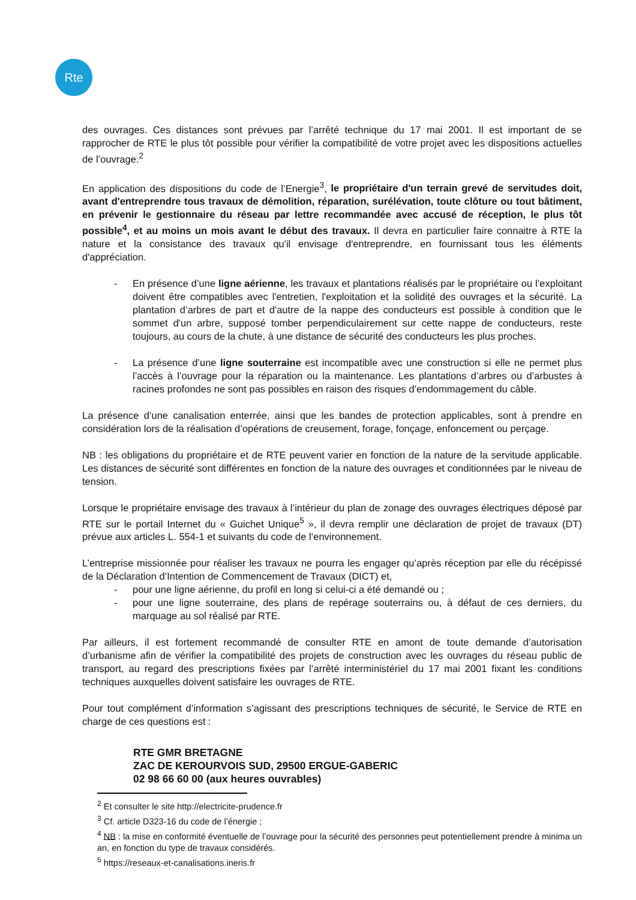Rte
des ouvrages. Ces distances sont prévues par l’arrêté technique du 17 mai 2001. Il est important de se rapprocher de RTE le plus tôt possible pour vérifier la compatibilité de votre projet avec les dispositions actuelles de l’ouvrage.<sup>2</sup>
En application des dispositions du code de l’Energie<sup>3</sup>, le propriétaire d'un terrain grevé de servitudes doit, avant d'entreprendre tous travaux de démolition, réparation, surélévation, toute clôture ou tout bâtiment, en prévenir le gestionnaire du réseau par lettre recommandée avec accusé de réception, le plus tôt possible<sup>4</sup>, et au moins un mois avant le début des travaux. Il devra en particulier faire connaitre à RTE la nature et la consistance des travaux qu'il envisage d'entreprendre, en fournissant tous les éléments d'appréciation.
- En présence d’une ligne aérienne, les travaux et plantations réalisés par le propriétaire ou l’exploitant doivent être compatibles avec l'entretien, l'exploitation et la solidité des ouvrages et la sécurité. La plantation d’arbres de part et d'autre de la nappe des conducteurs est possible à condition que le sommet d'un arbre, supposé tomber perpendiculairement sur cette nappe de conducteurs, reste toujours, au cours de la chute, à une distance de sécurité des conducteurs les plus proches.
- La présence d’une ligne souterraine est incompatible avec une construction si elle ne permet plus l’accès à l’ouvrage pour la réparation ou la maintenance. Les plantations d’arbres ou d’arbustes à racines profondes ne sont pas possibles en raison des risques d’endommagement du câble.
La présence d’une canalisation enterrée, ainsi que les bandes de protection applicables, sont à prendre en considération lors de la réalisation d’opérations de creusement, forage, fonçage, enfoncement ou perçage.
NB : les obligations du propriétaire et de RTE peuvent varier en fonction de la nature de la servitude applicable. Les distances de sécurité sont différentes en fonction de la nature des ouvrages et conditionnées par le niveau de tension.
Lorsque le propriétaire envisage des travaux à l’intérieur du plan de zonage des ouvrages électriques déposé par RTE sur le portail Internet du « Guichet Unique<sup>5</sup> », il devra remplir une déclaration de projet de travaux (DT) prévue aux articles L. 554-1 et suivants du code de l’environnement.
L’entreprise missionnée pour réaliser les travaux ne pourra les engager qu’après réception par elle du récépissé de la Déclaration d’Intention de Commencement de Travaux (DICT) et,
- pour une ligne aérienne, du profil en long si celui-ci a été demandé ou ;
- pour une ligne souterraine, des plans de repérage souterrains ou, à défaut de ces derniers, du marquage au sol réalisé par RTE.
Par ailleurs, il est fortement recommandé de consulter RTE en amont de toute demande d’autorisation d’urbanisme afin de vérifier la compatibilité des projets de construction avec les ouvrages du réseau public de transport, au regard des prescriptions fixées par l’arrêté interministériel du 17 mai 2001 fixant les conditions techniques auxquelles doivent satisfaire les ouvrages de RTE.
Pour tout complément d’information s’agissant des prescriptions techniques de sécurité, le Service de RTE en charge de ces questions est :
RTE GMR BRETAGNE
ZAC DE KEROURVOIS SUD, 29500 ERGUE-GABERIC
02 98 66 60 00 (aux heures ouvrables)
<sup>2</sup> Et consulter le site http://electricite-prudence.fr
<sup>3</sup> Cf. article D323-16 du code de l’énergie ;
<sup>4</sup> NB : la mise en conformité éventuelle de l’ouvrage pour la sécurité des personnes peut potentiellement prendre à minima un an, en fonction du type de travaux considérés.
<sup>5</sup> https://reseaux-et-canalisations.ineris.fr